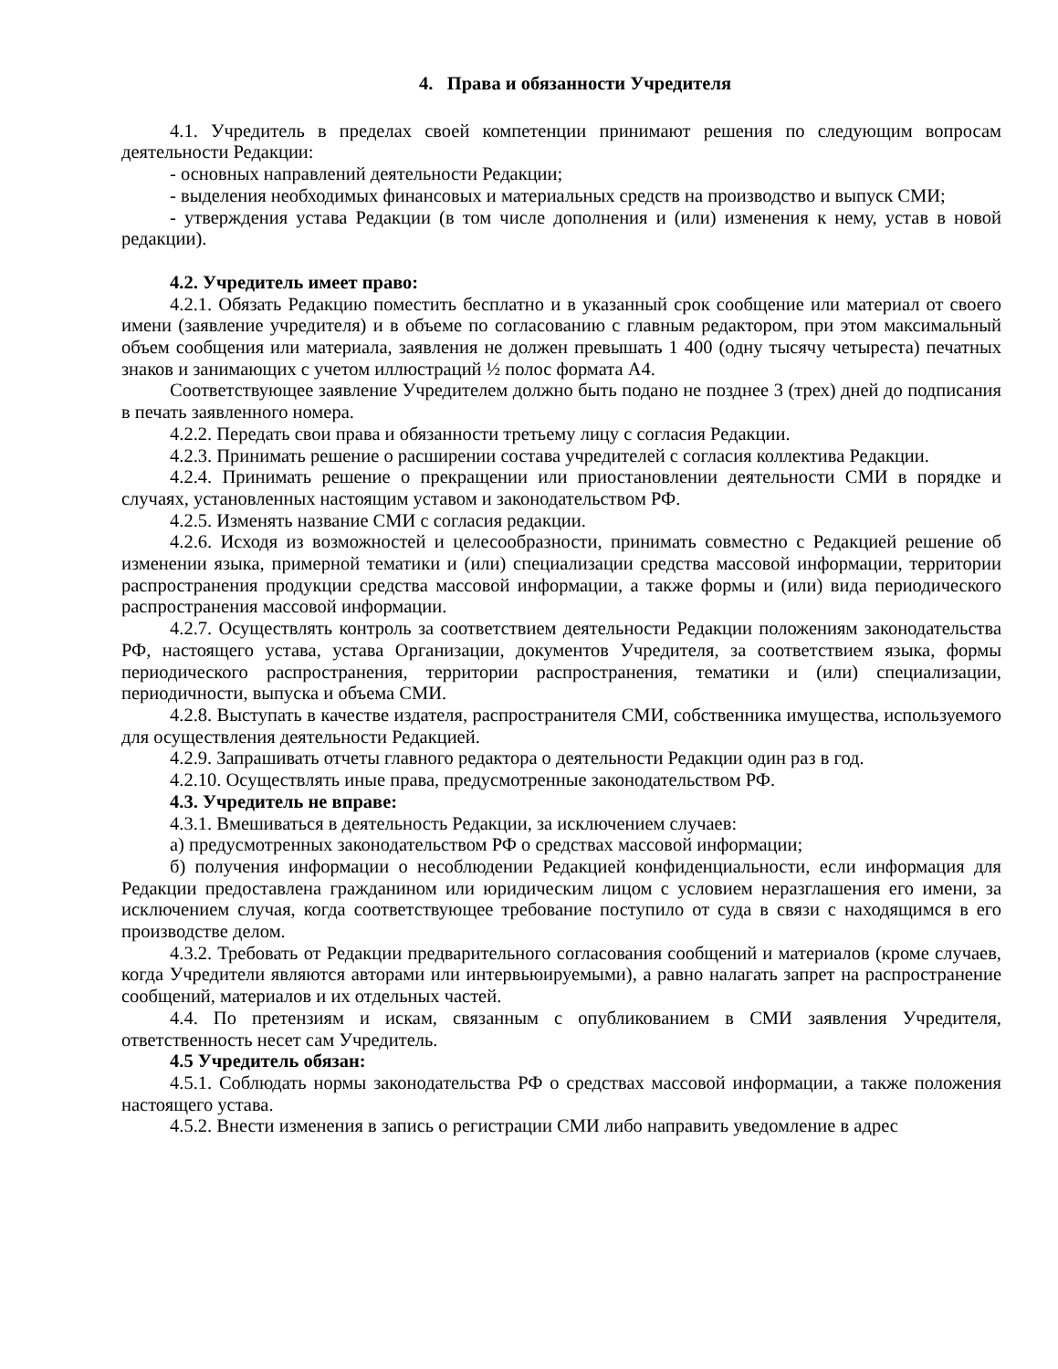4. Права и обязанности Учредителя
4.1. Учредитель в пределах своей компетенции принимают решения по следующим вопросам деятельности Редакции:
- основных направлений деятельности Редакции;
- выделения необходимых финансовых и материальных средств на производство и выпуск СМИ;
- утверждения устава Редакции (в том числе дополнения и (или) изменения к нему, устав в новой редакции).
4.2. Учредитель имеет право:
4.2.1. Обязать Редакцию поместить бесплатно и в указанный срок сообщение или материал от своего имени (заявление учредителя) и в объеме по согласованию с главным редактором, при этом максимальный объем сообщения или материала, заявления не должен превышать 1 400 (одну тысячу четыреста) печатных знаков и занимающих с учетом иллюстраций ½ полос формата А4.
Соответствующее заявление Учредителем должно быть подано не позднее 3 (трех) дней до подписания в печать заявленного номера.
4.2.2. Передать свои права и обязанности третьему лицу с согласия Редакции.
4.2.3. Принимать решение о расширении состава учредителей с согласия коллектива Редакции.
4.2.4. Принимать решение о прекращении или приостановлении деятельности СМИ в порядке и случаях, установленных настоящим уставом и законодательством РФ.
4.2.5. Изменять название СМИ с согласия редакции.
4.2.6. Исходя из возможностей и целесообразности, принимать совместно с Редакцией решение об изменении языка, примерной тематики и (или) специализации средства массовой информации, территории распространения продукции средства массовой информации, а также формы и (или) вида периодического распространения массовой информации.
4.2.7. Осуществлять контроль за соответствием деятельности Редакции положениям законодательства РФ, настоящего устава, устава Организации, документов Учредителя, за соответствием языка, формы периодического распространения, территории распространения, тематики и (или) специализации, периодичности, выпуска и объема СМИ.
4.2.8. Выступать в качестве издателя, распространителя СМИ, собственника имущества, используемого для осуществления деятельности Редакцией.
4.2.9. Запрашивать отчеты главного редактора о деятельности Редакции один раз в год.
4.2.10. Осуществлять иные права, предусмотренные законодательством РФ.
4.3. Учредитель не вправе:
4.3.1. Вмешиваться в деятельность Редакции, за исключением случаев:
а) предусмотренных законодательством РФ о средствах массовой информации;
б) получения информации о несоблюдении Редакцией конфиденциальности, если информация для Редакции предоставлена гражданином или юридическим лицом с условием неразглашения его имени, за исключением случая, когда соответствующее требование поступило от суда в связи с находящимся в его производстве делом.
4.3.2. Требовать от Редакции предварительного согласования сообщений и материалов (кроме случаев, когда Учредители являются авторами или интервьюируемыми), а равно налагать запрет на распространение сообщений, материалов и их отдельных частей.
4.4. По претензиям и искам, связанным с опубликованием в СМИ заявления Учредителя, ответственность несет сам Учредитель.
4.5 Учредитель обязан:
4.5.1. Соблюдать нормы законодательства РФ о средствах массовой информации, а также положения настоящего устава.
4.5.2. Внести изменения в запись о регистрации СМИ либо направить уведомление в адрес